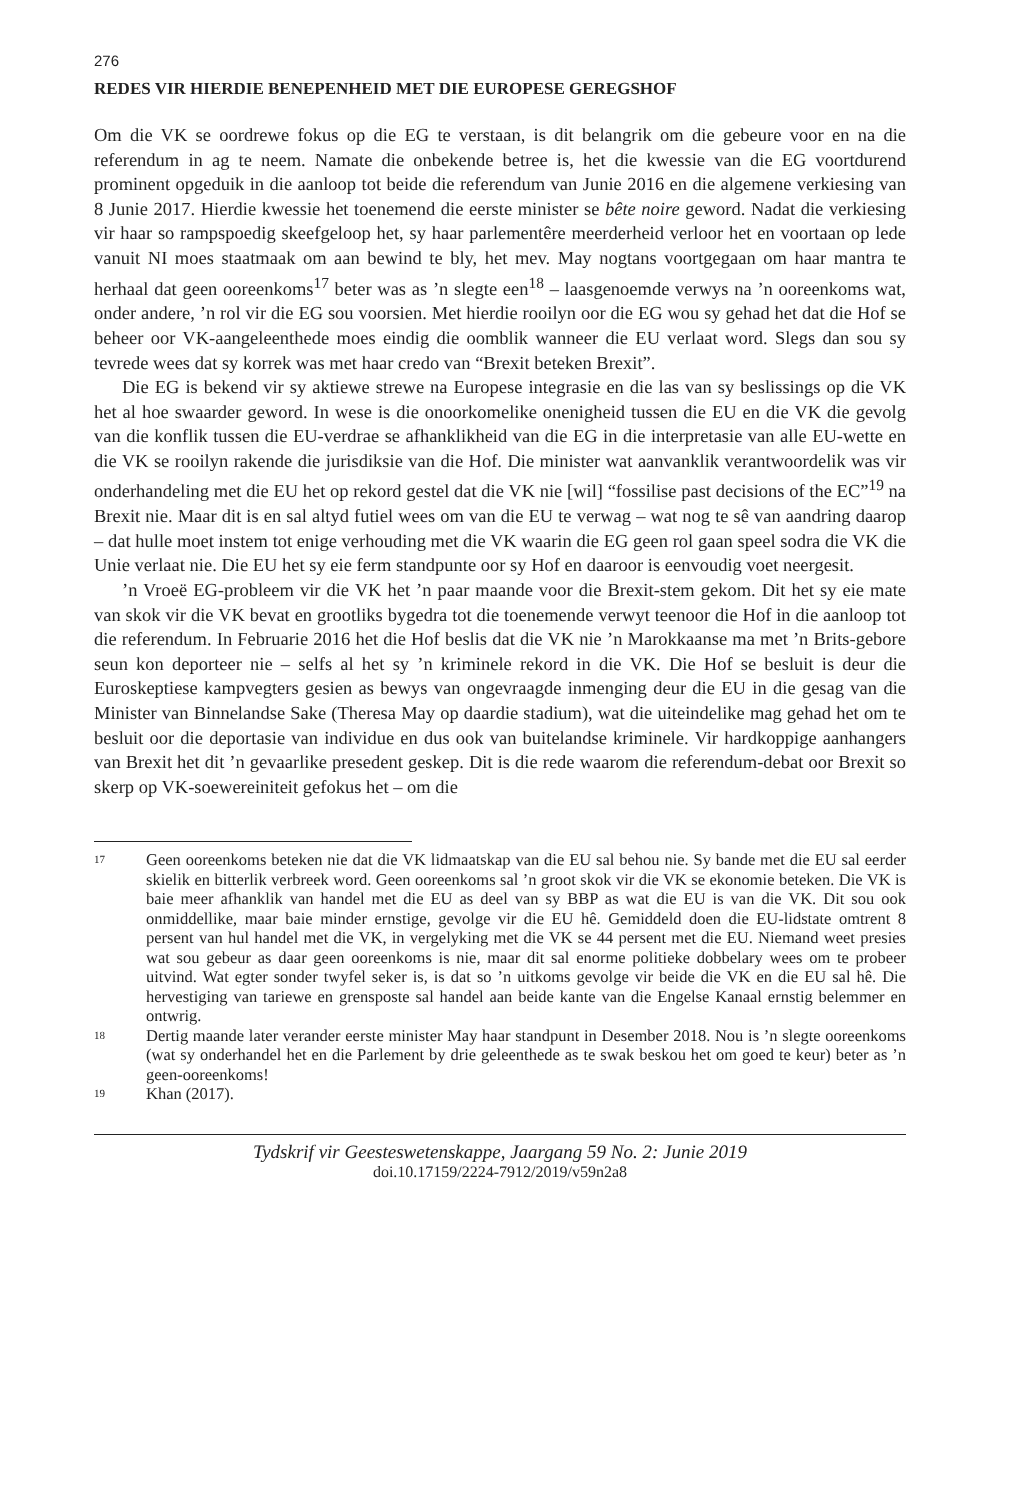276
REDES VIR HIERDIE BENEPENHEID MET DIE EUROPESE GEREGSHOF
Om die VK se oordrewe fokus op die EG te verstaan, is dit belangrik om die gebeure voor en na die referendum in ag te neem. Namate die onbekende betree is, het die kwessie van die EG voortdurend prominent opgeduik in die aanloop tot beide die referendum van Junie 2016 en die algemene verkiesing van 8 Junie 2017. Hierdie kwessie het toenemend die eerste minister se bête noire geword. Nadat die verkiesing vir haar so rampspoedig skeefgeloop het, sy haar parlementêre meerderheid verloor het en voortaan op lede vanuit NI moes staatmaak om aan bewind te bly, het mev. May nogtans voortgegaan om haar mantra te herhaal dat geen ooreenkoms<sup>17</sup> beter was as ’n slegte een<sup>18</sup> – laasgenoemde verwys na ’n ooreenkoms wat, onder andere, ’n rol vir die EG sou voorsien. Met hierdie rooilyn oor die EG wou sy gehad het dat die Hof se beheer oor VK-aangeleenthede moes eindig die oomblik wanneer die EU verlaat word. Slegs dan sou sy tevrede wees dat sy korrek was met haar credo van “Brexit beteken Brexit”.
Die EG is bekend vir sy aktiewe strewe na Europese integrasie en die las van sy beslissings op die VK het al hoe swaarder geword. In wese is die onoorkomelike onenigheid tussen die EU en die VK die gevolg van die konflik tussen die EU-verdrae se afhanklikheid van die EG in die interpretasie van alle EU-wette en die VK se rooilyn rakende die jurisdiksie van die Hof. Die minister wat aanvanklik verantwoordelik was vir onderhandeling met die EU het op rekord gestel dat die VK nie [wil] “fossilise past decisions of the EC”<sup>19</sup> na Brexit nie. Maar dit is en sal altyd futiel wees om van die EU te verwag – wat nog te sê van aandring daarop – dat hulle moet instem tot enige verhouding met die VK waarin die EG geen rol gaan speel sodra die VK die Unie verlaat nie. Die EU het sy eie ferm standpunte oor sy Hof en daaroor is eenvoudig voet neergesit.
’n Vroeë EG-probleem vir die VK het ’n paar maande voor die Brexit-stem gekom. Dit het sy eie mate van skok vir die VK bevat en grootliks bygedra tot die toenemende verwyt teenoor die Hof in die aanloop tot die referendum. In Februarie 2016 het die Hof beslis dat die VK nie ’n Marokkaanse ma met ’n Brits-gebore seun kon deporteer nie – selfs al het sy ’n kriminele rekord in die VK. Die Hof se besluit is deur die Euroskeptiese kampvegters gesien as bewys van ongevraagde inmenging deur die EU in die gesag van die Minister van Binnelandse Sake (Theresa May op daardie stadium), wat die uiteindelike mag gehad het om te besluit oor die deportasie van individue en dus ook van buitelandse kriminele. Vir hardkoppige aanhangers van Brexit het dit ’n gevaarlike presedent geskep. Dit is die rede waarom die referendum-debat oor Brexit so skerp op VK-soewereiniteit gefokus het – om die
17 Geen ooreenkoms beteken nie dat die VK lidmaatskap van die EU sal behou nie. Sy bande met die EU sal eerder skielik en bitterlik verbreek word. Geen ooreenkoms sal ’n groot skok vir die VK se ekonomie beteken. Die VK is baie meer afhanklik van handel met die EU as deel van sy BBP as wat die EU is van die VK. Dit sou ook onmiddellike, maar baie minder ernstige, gevolge vir die EU hê. Gemiddeld doen die EU-lidstate omtrent 8 persent van hul handel met die VK, in vergelyking met die VK se 44 persent met die EU. Niemand weet presies wat sou gebeur as daar geen ooreenkoms is nie, maar dit sal enorme politieke dobbelary wees om te probeer uitvind. Wat egter sonder twyfel seker is, is dat so ’n uitkoms gevolge vir beide die VK en die EU sal hê. Die hervestiging van tariewe en grensposte sal handel aan beide kante van die Engelse Kanaal ernstig belemmer en ontwrig.
18 Dertig maande later verander eerste minister May haar standpunt in Desember 2018. Nou is ’n slegte ooreenkoms (wat sy onderhandel het en die Parlement by drie geleenthede as te swak beskou het om goed te keur) beter as ’n geen-ooreenkoms!
19 Khan (2017).
Tydskrif vir Geesteswetenskappe, Jaargang 59 No. 2: Junie 2019
doi.10.17159/2224-7912/2019/v59n2a8